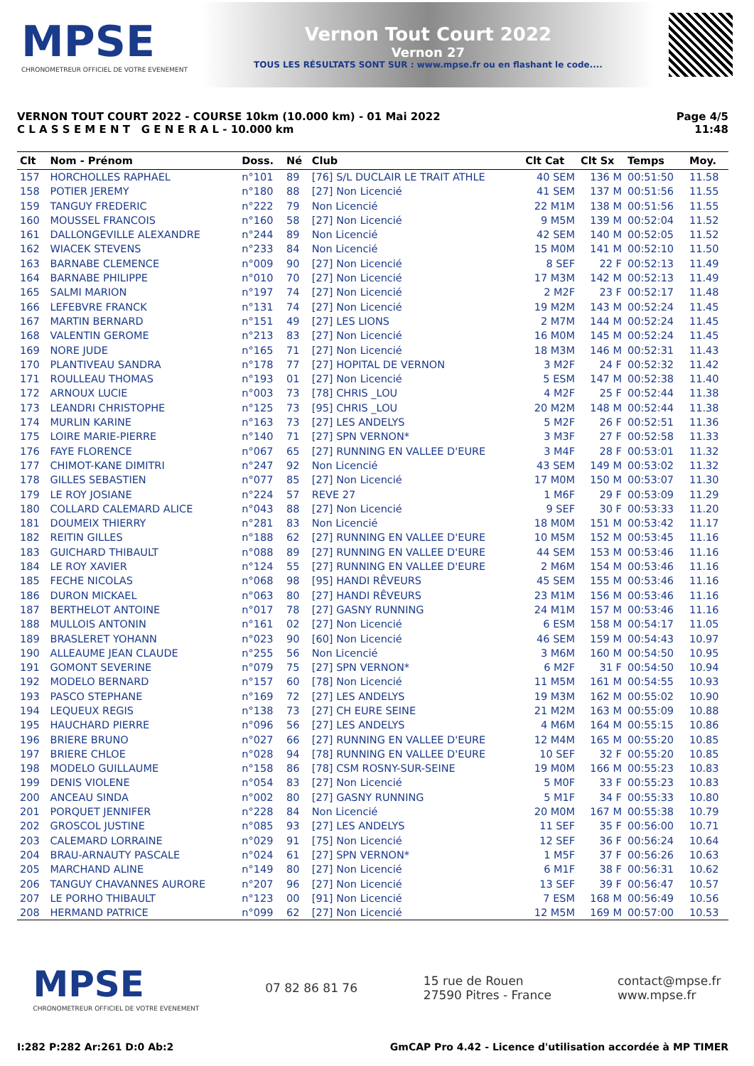MPSE
CHRONOMETREUR OFFICIEL DE VOTRE EVENEMENT
Vernon Tout Court 2022
Vernon 27
TOUS LES RÉSULTATS SONT SUR : www.mpse.fr ou en flashant le code....
VERNON TOUT COURT 2022 - COURSE 10km (10.000 km) - 01 Mai 2022
C L A S S E M E N T G E N E R A L - 10.000 km
Page 4/5
11:48
| Clt | Nom - Prénom | Doss. | Né | Club | Clt Cat | Clt Sx | Temps | Moy. |
| --- | --- | --- | --- | --- | --- | --- | --- | --- |
| 157 | HORCHOLLES RAPHAEL | n°101 | 89 | [76] S/L DUCLAIR LE TRAIT ATHLE | 40 SEM | 136 M | 00:51:50 | 11.58 |
| 158 | POTIER JEREMY | n°180 | 88 | [27] Non Licencié | 41 SEM | 137 M | 00:51:56 | 11.55 |
| 159 | TANGUY FREDERIC | n°222 | 79 | Non Licencié | 22 M1M | 138 M | 00:51:56 | 11.55 |
| 160 | MOUSSEL FRANCOIS | n°160 | 58 | [27] Non Licencié | 9 M5M | 139 M | 00:52:04 | 11.52 |
| 161 | DALLONGEVILLE ALEXANDRE | n°244 | 89 | Non Licencié | 42 SEM | 140 M | 00:52:05 | 11.52 |
| 162 | WIACEK STEVENS | n°233 | 84 | Non Licencié | 15 M0M | 141 M | 00:52:10 | 11.50 |
| 163 | BARNABE CLEMENCE | n°009 | 90 | [27] Non Licencié | 8 SEF | 22 F | 00:52:13 | 11.49 |
| 164 | BARNABE PHILIPPE | n°010 | 70 | [27] Non Licencié | 17 M3M | 142 M | 00:52:13 | 11.49 |
| 165 | SALMI MARION | n°197 | 74 | [27] Non Licencié | 2 M2F | 23 F | 00:52:17 | 11.48 |
| 166 | LEFEBVRE FRANCK | n°131 | 74 | [27] Non Licencié | 19 M2M | 143 M | 00:52:24 | 11.45 |
| 167 | MARTIN BERNARD | n°151 | 49 | [27] LES LIONS | 2 M7M | 144 M | 00:52:24 | 11.45 |
| 168 | VALENTIN GEROME | n°213 | 83 | [27] Non Licencié | 16 M0M | 145 M | 00:52:24 | 11.45 |
| 169 | NORE JUDE | n°165 | 71 | [27] Non Licencié | 18 M3M | 146 M | 00:52:31 | 11.43 |
| 170 | PLANTIVEAU SANDRA | n°178 | 77 | [27] HOPITAL DE VERNON | 3 M2F | 24 F | 00:52:32 | 11.42 |
| 171 | ROULLEAU THOMAS | n°193 | 01 | [27] Non Licencié | 5 ESM | 147 M | 00:52:38 | 11.40 |
| 172 | ARNOUX LUCIE | n°003 | 73 | [78] CHRIS _LOU | 4 M2F | 25 F | 00:52:44 | 11.38 |
| 173 | LEANDRI CHRISTOPHE | n°125 | 73 | [95] CHRIS _LOU | 20 M2M | 148 M | 00:52:44 | 11.38 |
| 174 | MURLIN KARINE | n°163 | 73 | [27] LES ANDELYS | 5 M2F | 26 F | 00:52:51 | 11.36 |
| 175 | LOIRE MARIE-PIERRE | n°140 | 71 | [27] SPN VERNON* | 3 M3F | 27 F | 00:52:58 | 11.33 |
| 176 | FAYE FLORENCE | n°067 | 65 | [27] RUNNING EN VALLEE D'EURE | 3 M4F | 28 F | 00:53:01 | 11.32 |
| 177 | CHIMOT-KANE DIMITRI | n°247 | 92 | Non Licencié | 43 SEM | 149 M | 00:53:02 | 11.32 |
| 178 | GILLES SEBASTIEN | n°077 | 85 | [27] Non Licencié | 17 M0M | 150 M | 00:53:07 | 11.30 |
| 179 | LE ROY JOSIANE | n°224 | 57 | REVE 27 | 1 M6F | 29 F | 00:53:09 | 11.29 |
| 180 | COLLARD CALEMARD ALICE | n°043 | 88 | [27] Non Licencié | 9 SEF | 30 F | 00:53:33 | 11.20 |
| 181 | DOUMEIX THIERRY | n°281 | 83 | Non Licencié | 18 M0M | 151 M | 00:53:42 | 11.17 |
| 182 | REITIN GILLES | n°188 | 62 | [27] RUNNING EN VALLEE D'EURE | 10 M5M | 152 M | 00:53:45 | 11.16 |
| 183 | GUICHARD THIBAULT | n°088 | 89 | [27] RUNNING EN VALLEE D'EURE | 44 SEM | 153 M | 00:53:46 | 11.16 |
| 184 | LE ROY XAVIER | n°124 | 55 | [27] RUNNING EN VALLEE D'EURE | 2 M6M | 154 M | 00:53:46 | 11.16 |
| 185 | FECHE NICOLAS | n°068 | 98 | [95] HANDI RÊVEURS | 45 SEM | 155 M | 00:53:46 | 11.16 |
| 186 | DURON MICKAEL | n°063 | 80 | [27] HANDI RÊVEURS | 23 M1M | 156 M | 00:53:46 | 11.16 |
| 187 | BERTHELOT ANTOINE | n°017 | 78 | [27] GASNY RUNNING | 24 M1M | 157 M | 00:53:46 | 11.16 |
| 188 | MULLOIS ANTONIN | n°161 | 02 | [27] Non Licencié | 6 ESM | 158 M | 00:54:17 | 11.05 |
| 189 | BRASLERET YOHANN | n°023 | 90 | [60] Non Licencié | 46 SEM | 159 M | 00:54:43 | 10.97 |
| 190 | ALLEAUME JEAN CLAUDE | n°255 | 56 | Non Licencié | 3 M6M | 160 M | 00:54:50 | 10.95 |
| 191 | GOMONT SEVERINE | n°079 | 75 | [27] SPN VERNON* | 6 M2F | 31 F | 00:54:50 | 10.94 |
| 192 | MODELO BERNARD | n°157 | 60 | [78] Non Licencié | 11 M5M | 161 M | 00:54:55 | 10.93 |
| 193 | PASCO STEPHANE | n°169 | 72 | [27] LES ANDELYS | 19 M3M | 162 M | 00:55:02 | 10.90 |
| 194 | LEQUEUX REGIS | n°138 | 73 | [27] CH EURE SEINE | 21 M2M | 163 M | 00:55:09 | 10.88 |
| 195 | HAUCHARD PIERRE | n°096 | 56 | [27] LES ANDELYS | 4 M6M | 164 M | 00:55:15 | 10.86 |
| 196 | BRIERE BRUNO | n°027 | 66 | [27] RUNNING EN VALLEE D'EURE | 12 M4M | 165 M | 00:55:20 | 10.85 |
| 197 | BRIERE CHLOE | n°028 | 94 | [78] RUNNING EN VALLEE D'EURE | 10 SEF | 32 F | 00:55:20 | 10.85 |
| 198 | MODELO GUILLAUME | n°158 | 86 | [78] CSM ROSNY-SUR-SEINE | 19 M0M | 166 M | 00:55:23 | 10.83 |
| 199 | DENIS VIOLENE | n°054 | 83 | [27] Non Licencié | 5 M0F | 33 F | 00:55:23 | 10.83 |
| 200 | ANCEAU SINDA | n°002 | 80 | [27] GASNY RUNNING | 5 M1F | 34 F | 00:55:33 | 10.80 |
| 201 | PORQUET JENNIFER | n°228 | 84 | Non Licencié | 20 M0M | 167 M | 00:55:38 | 10.79 |
| 202 | GROSCOL JUSTINE | n°085 | 93 | [27] LES ANDELYS | 11 SEF | 35 F | 00:56:00 | 10.71 |
| 203 | CALEMARD LORRAINE | n°029 | 91 | [75] Non Licencié | 12 SEF | 36 F | 00:56:24 | 10.64 |
| 204 | BRAU-ARNAUTY PASCALE | n°024 | 61 | [27] SPN VERNON* | 1 M5F | 37 F | 00:56:26 | 10.63 |
| 205 | MARCHAND ALINE | n°149 | 80 | [27] Non Licencié | 6 M1F | 38 F | 00:56:31 | 10.62 |
| 206 | TANGUY CHAVANNES AURORE | n°207 | 96 | [27] Non Licencié | 13 SEF | 39 F | 00:56:47 | 10.57 |
| 207 | LE PORHO THIBAULT | n°123 | 00 | [91] Non Licencié | 7 ESM | 168 M | 00:56:49 | 10.56 |
| 208 | HERMAND PATRICE | n°099 | 62 | [27] Non Licencié | 12 M5M | 169 M | 00:57:00 | 10.53 |
MPSE
CHRONOMETREUR OFFICIEL DE VOTRE EVENEMENT
07 82 86 81 76
15 rue de Rouen
27590 Pitres - France
contact@mpse.fr
www.mpse.fr
I:282 P:282 Ar:261 D:0 Ab:2 GmCAP Pro 4.42 - Licence d'utilisation accordée à MP TIMER